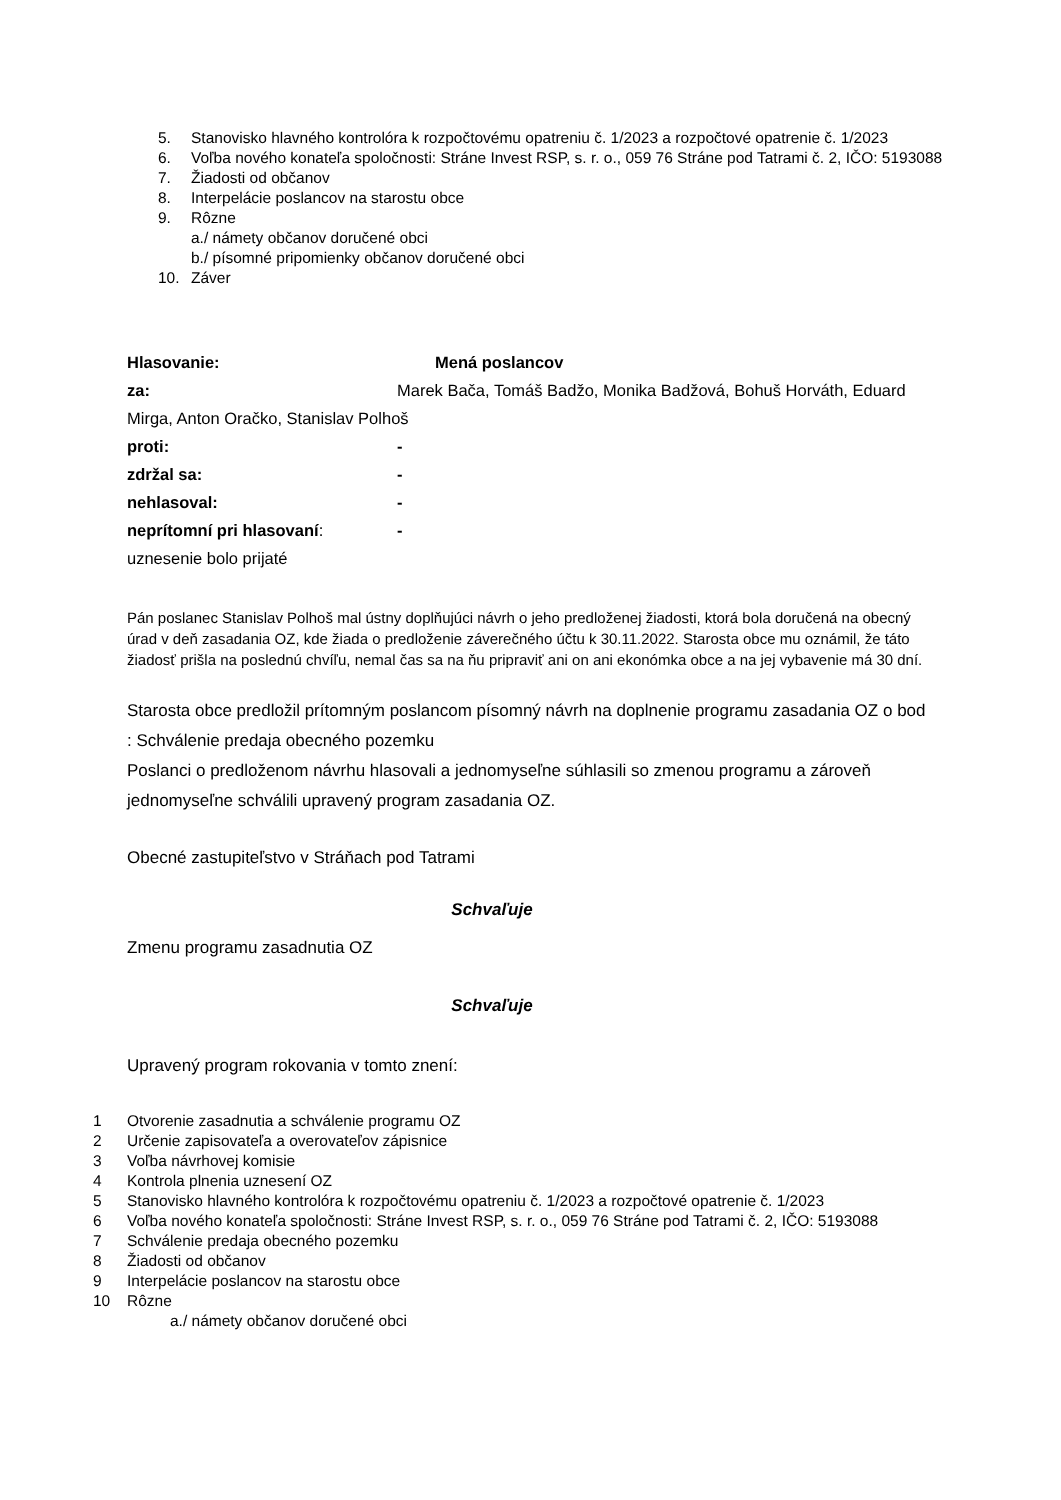5. Stanovisko hlavného kontrolóra k rozpočtovému opatreniu č. 1/2023 a rozpočtové opatrenie č. 1/2023
6. Voľba nového konateľa spoločnosti: Stráne Invest RSP, s. r. o., 059 76 Stráne pod Tatrami č. 2, IČO: 5193088
7. Žiadosti od občanov
8. Interpelácie poslancov na starostu obce
9. Rôzne
a./ námety občanov doručené obci
b./ písomné pripomienky občanov doručené obci
10. Záver
Hlasovanie: Mená poslancov
za: Marek Bača, Tomáš Badžo, Monika Badžová, Bohuš Horváth, Eduard
Mirga, Anton Oračko, Stanislav Polhoš
proti: -
zdržal sa: -
nehlasoval: -
neprítomní pri hlasovaní: -
uznesenie bolo prijaté
Pán poslanec Stanislav Polhoš mal ústny doplňujúci návrh o jeho predloženej žiadosti, ktorá bola doručená na obecný úrad v deň zasadania OZ, kde žiada o predloženie záverečného účtu k 30.11.2022. Starosta obce mu oznámil, že táto žiadosť prišla na poslednú chvíľu, nemal čas sa na ňu pripraviť ani on ani ekonómka obce a na jej vybavenie má 30 dní.
Starosta obce predložil prítomným poslancom písomný návrh na doplnenie programu zasadania OZ o bod : Schválenie predaja obecného pozemku
Poslanci o predloženom návrhu hlasovali a jednomyseľne súhlasili so zmenou programu a zároveň jednomyseľne schválili upravený program zasadania OZ.
Obecné zastupiteľstvo v Stráňach pod Tatrami
Schvaľuje
Zmenu programu zasadnutia OZ
Schvaľuje
Upravený program rokovania v tomto znení:
1 Otvorenie zasadnutia a schválenie programu OZ
2 Určenie zapisovateľa a overovateľov zápisnice
3 Voľba návrhovej komisie
4 Kontrola plnenia uznesení OZ
5 Stanovisko hlavného kontrolóra k rozpočtovému opatreniu č. 1/2023 a rozpočtové opatrenie č. 1/2023
6 Voľba nového konateľa spoločnosti: Stráne Invest RSP, s. r. o., 059 76 Stráne pod Tatrami č. 2, IČO: 5193088
7 Schválenie predaja obecného pozemku
8 Žiadosti od občanov
9 Interpelácie poslancov na starostu obce
10 Rôzne
a./ námety občanov doručené obci